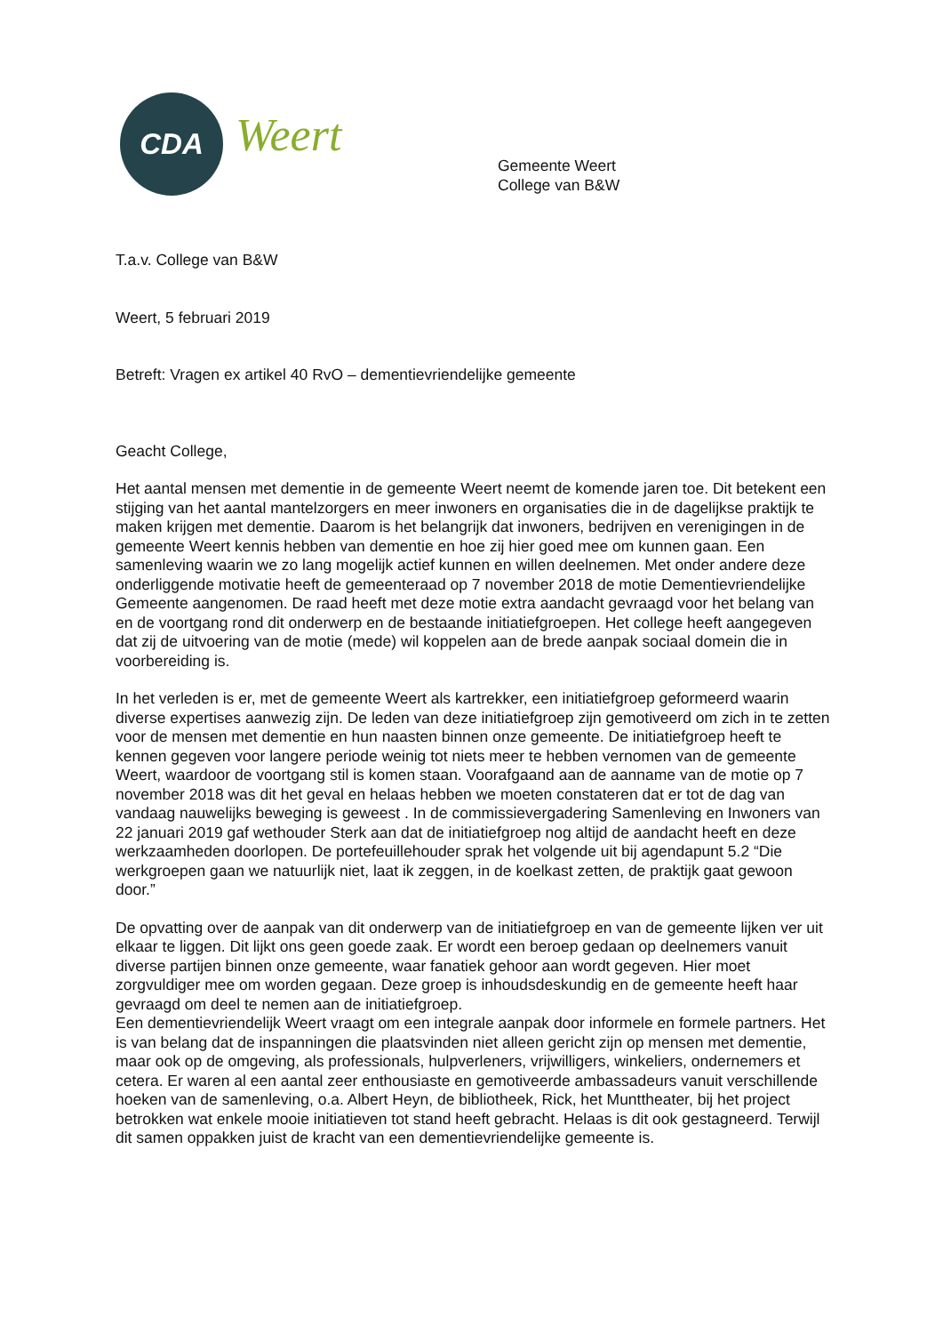CDA
Weert
Gemeente Weert
College van B&W
T.a.v. College van B&W
Weert, 5 februari 2019
Betreft: Vragen ex artikel 40 RvO – dementievriendelijke gemeente
Geacht College,
Het aantal mensen met dementie in de gemeente Weert neemt de komende jaren toe. Dit betekent een stijging van het aantal mantelzorgers en meer inwoners en organisaties die in de dagelijkse praktijk te maken krijgen met dementie. Daarom is het belangrijk dat inwoners, bedrijven en verenigingen in de gemeente Weert kennis hebben van dementie en hoe zij hier goed mee om kunnen gaan. Een samenleving waarin we zo lang mogelijk actief kunnen en willen deelnemen. Met onder andere deze onderliggende motivatie heeft de gemeenteraad op 7 november 2018 de motie Dementievriendelijke Gemeente aangenomen. De raad heeft met deze motie extra aandacht gevraagd voor het belang van en de voortgang rond dit onderwerp en de bestaande initiatiefgroepen. Het college heeft aangegeven dat zij de uitvoering van de motie (mede) wil koppelen aan de brede aanpak sociaal domein die in voorbereiding is.
In het verleden is er, met de gemeente Weert als kartrekker, een initiatiefgroep geformeerd waarin diverse expertises aanwezig zijn. De leden van deze initiatiefgroep zijn gemotiveerd om zich in te zetten voor de mensen met dementie en hun naasten binnen onze gemeente. De initiatiefgroep heeft te kennen gegeven voor langere periode weinig tot niets meer te hebben vernomen van de gemeente Weert, waardoor de voortgang stil is komen staan. Voorafgaand aan de aanname van de motie op 7 november 2018 was dit het geval en helaas hebben we moeten constateren dat er tot de dag van vandaag nauwelijks beweging is geweest . In de commissievergadering Samenleving en Inwoners van 22 januari 2019 gaf wethouder Sterk aan dat de initiatiefgroep nog altijd de aandacht heeft en deze werkzaamheden doorlopen. De portefeuillehouder sprak het volgende uit bij agendapunt 5.2 “Die werkgroepen gaan we natuurlijk niet, laat ik zeggen, in de koelkast zetten, de praktijk gaat gewoon door.”
De opvatting over de aanpak van dit onderwerp van de initiatiefgroep en van de gemeente lijken ver uit elkaar te liggen. Dit lijkt ons geen goede zaak. Er wordt een beroep gedaan op deelnemers vanuit diverse partijen binnen onze gemeente, waar fanatiek gehoor aan wordt gegeven. Hier moet zorgvuldiger mee om worden gegaan. Deze groep is inhoudsdeskundig en de gemeente heeft haar gevraagd om deel te nemen aan de initiatiefgroep.
Een dementievriendelijk Weert vraagt om een integrale aanpak door informele en formele partners. Het is van belang dat de inspanningen die plaatsvinden niet alleen gericht zijn op mensen met dementie, maar ook op de omgeving, als professionals, hulpverleners, vrijwilligers, winkeliers, ondernemers et cetera. Er waren al een aantal zeer enthousiaste en gemotiveerde ambassadeurs vanuit verschillende hoeken van de samenleving, o.a. Albert Heyn, de bibliotheek, Rick, het Munttheater, bij het project betrokken wat enkele mooie initiatieven tot stand heeft gebracht. Helaas is dit ook gestagneerd. Terwijl dit samen oppakken juist de kracht van een dementievriendelijke gemeente is.